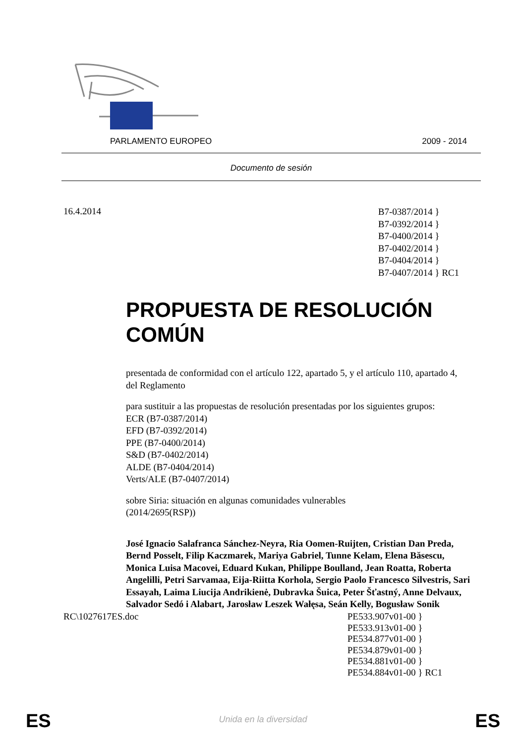PARLAMENTO EUROPEO 2009 - 2014
Documento de sesión
16.4.2014
B7-0387/2014 }
B7-0392/2014 }
B7-0400/2014 }
B7-0402/2014 }
B7-0404/2014 }
B7-0407/2014 } RC1
PROPUESTA DE RESOLUCIÓN COMÚN
presentada de conformidad con el artículo 122, apartado 5, y el artículo 110, apartado 4, del Reglamento
para sustituir a las propuestas de resolución presentadas por los siguientes grupos:
ECR (B7-0387/2014)
EFD (B7-0392/2014)
PPE (B7-0400/2014)
S&D (B7-0402/2014)
ALDE (B7-0404/2014)
Verts/ALE (B7-0407/2014)
sobre Siria: situación en algunas comunidades vulnerables
(2014/2695(RSP))
José Ignacio Salafranca Sánchez-Neyra, Ria Oomen-Ruijten, Cristian Dan Preda, Bernd Posselt, Filip Kaczmarek, Mariya Gabriel, Tunne Kelam, Elena Băsescu, Monica Luisa Macovei, Eduard Kukan, Philippe Boulland, Jean Roatta, Roberta Angelilli, Petri Sarvamaa, Eija-Riitta Korhola, Sergio Paolo Francesco Silvestris, Sari Essayah, Laima Liucija Andrikienė, Dubravka Šuica, Peter Šťastný, Anne Delvaux, Salvador Sedó i Alabart, Jarosław Leszek Wałęsa, Seán Kelly, Bogusław Sonik
RC\1027617ES.doc PE533.907v01-00 }
PE533.913v01-00 }
PE534.877v01-00 }
PE534.879v01-00 }
PE534.881v01-00 }
PE534.884v01-00 } RC1
ES
Unida en la diversidad ES